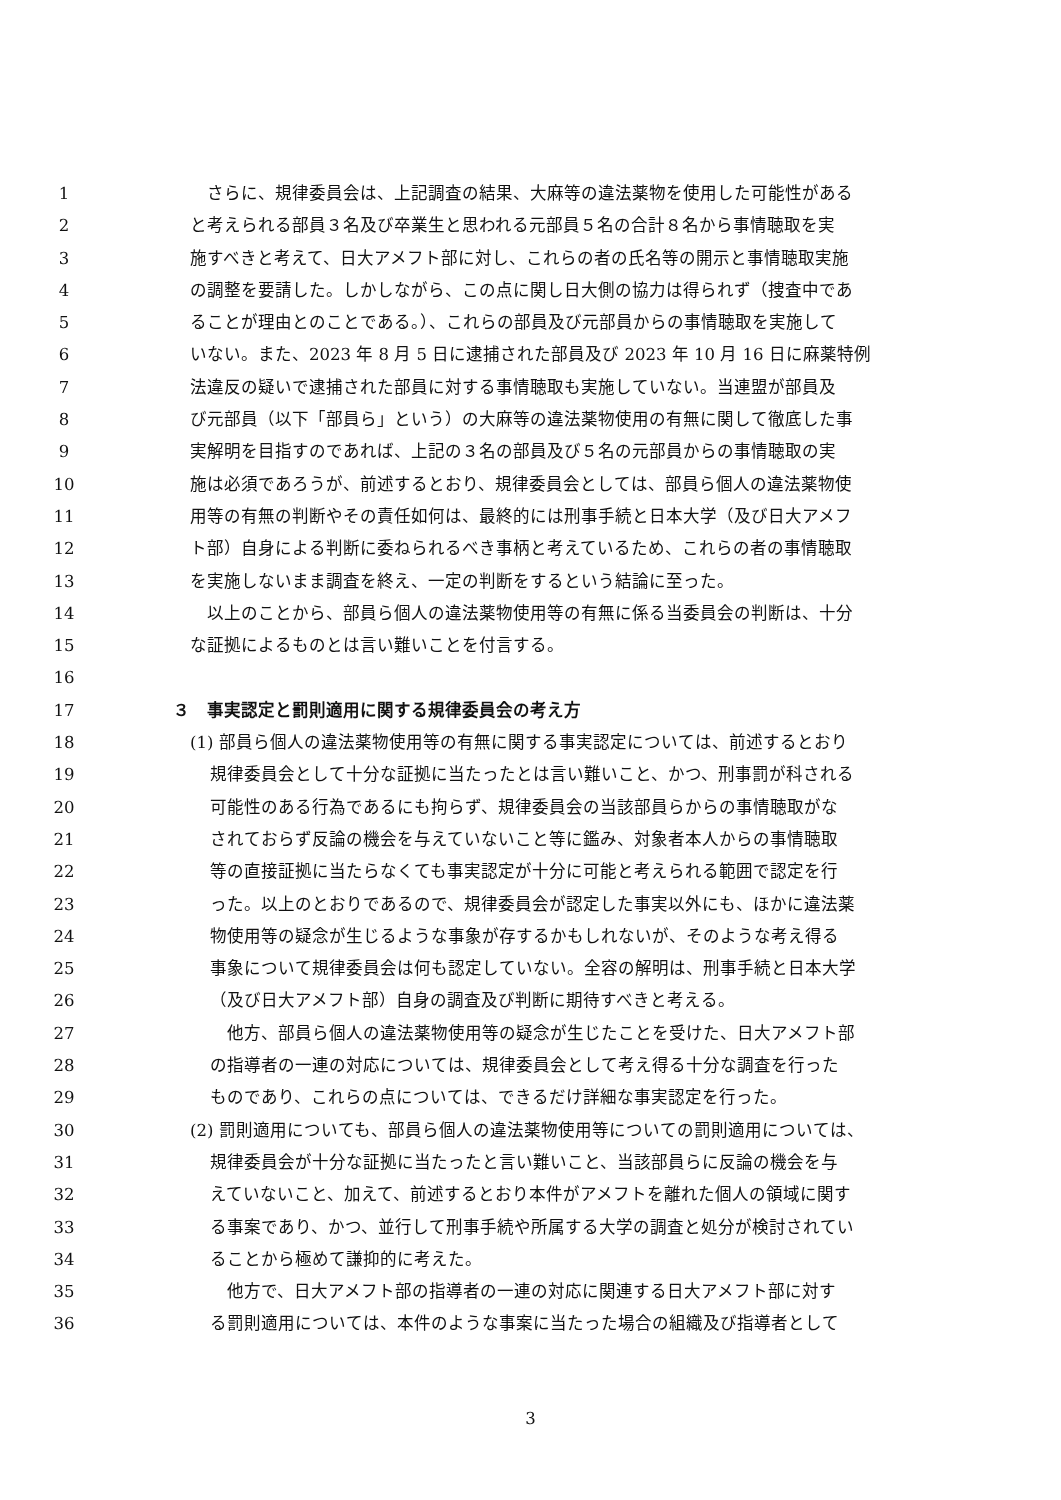1　さらに、規律委員会は、上記調査の結果、大麻等の違法薬物を使用した可能性がある
2 と考えられる部員３名及び卒業生と思われる元部員５名の合計８名から事情聴取を実
3 施すべきと考えて、日大アメフト部に対し、これらの者の氏名等の開示と事情聴取実施
4 の調整を要請した。しかしながら、この点に関し日大側の協力は得られず（捜査中であ
5 ることが理由とのことである。）、これらの部員及び元部員からの事情聴取を実施して
6 いない。また、2023 年 8 月 5 日に逮捕された部員及び 2023 年 10 月 16 日に麻薬特例
7 法違反の疑いで逮捕された部員に対する事情聴取も実施していない。当連盟が部員及
8 び元部員（以下「部員ら」という）の大麻等の違法薬物使用の有無に関して徹底した事
9 実解明を目指すのであれば、上記の３名の部員及び５名の元部員からの事情聴取の実
10 施は必須であろうが、前述するとおり、規律委員会としては、部員ら個人の違法薬物使
11 用等の有無の判断やその責任如何は、最終的には刑事手続と日本大学（及び日大アメフ
12 ト部）自身による判断に委ねられるべき事柄と考えているため、これらの者の事情聴取
13 を実施しないまま調査を終え、一定の判断をするという結論に至った。
14　以上のことから、部員ら個人の違法薬物使用等の有無に係る当委員会の判断は、十分
15 な証拠によるものとは言い難いことを付言する。
16
17 ３　事実認定と罰則適用に関する規律委員会の考え方
18 (1) 部員ら個人の違法薬物使用等の有無に関する事実認定については、前述するとおり
19 規律委員会として十分な証拠に当たったとは言い難いこと、かつ、刑事罰が科される
20 可能性のある行為であるにも拘らず、規律委員会の当該部員らからの事情聴取がな
21 されておらず反論の機会を与えていないこと等に鑑み、対象者本人からの事情聴取
22 等の直接証拠に当たらなくても事実認定が十分に可能と考えられる範囲で認定を行
23 った。以上のとおりであるので、規律委員会が認定した事実以外にも、ほかに違法薬
24 物使用等の疑念が生じるような事象が存するかもしれないが、そのような考え得る
25 事象について規律委員会は何も認定していない。全容の解明は、刑事手続と日本大学
26 （及び日大アメフト部）自身の調査及び判断に期待すべきと考える。
27　他方、部員ら個人の違法薬物使用等の疑念が生じたことを受けた、日大アメフト部
28 の指導者の一連の対応については、規律委員会として考え得る十分な調査を行った
29 ものであり、これらの点については、できるだけ詳細な事実認定を行った。
30 (2) 罰則適用についても、部員ら個人の違法薬物使用等についての罰則適用については、
31 規律委員会が十分な証拠に当たったと言い難いこと、当該部員らに反論の機会を与
32 えていないこと、加えて、前述するとおり本件がアメフトを離れた個人の領域に関す
33 る事案であり、かつ、並行して刑事手続や所属する大学の調査と処分が検討されてい
34 ることから極めて謙抑的に考えた。
35　他方で、日大アメフト部の指導者の一連の対応に関連する日大アメフト部に対す
36 る罰則適用については、本件のような事案に当たった場合の組織及び指導者として
3